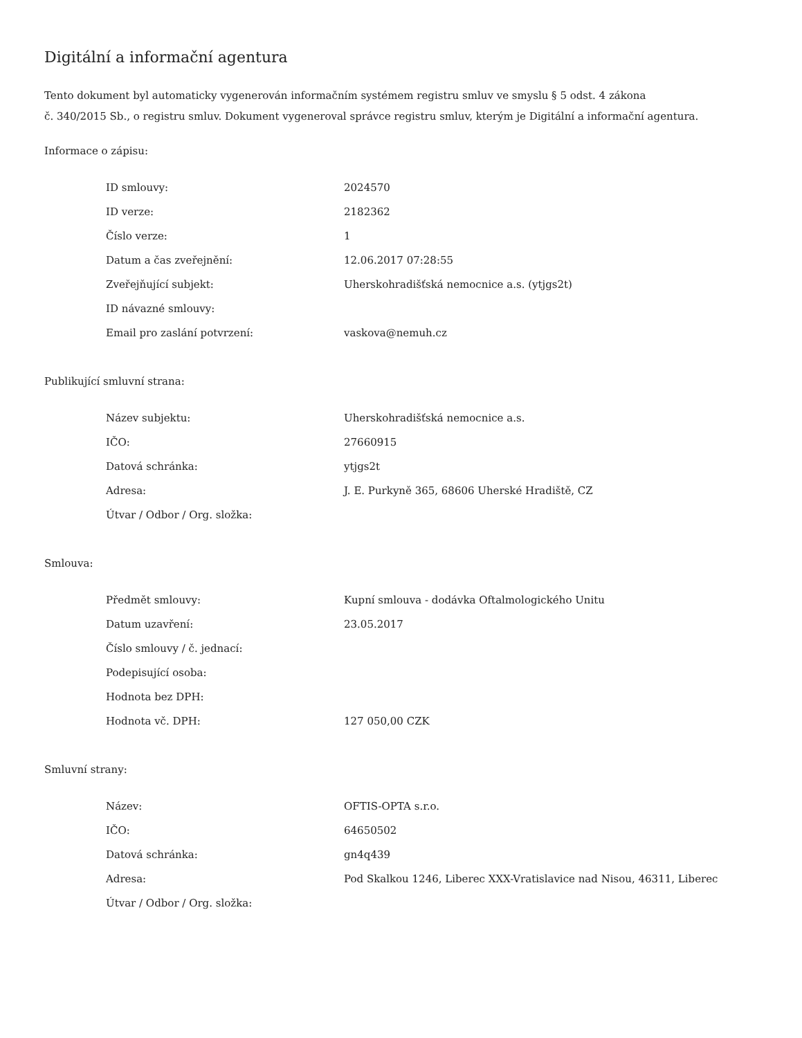Digitální a informační agentura
Tento dokument byl automaticky vygenerován informačním systémem registru smluv ve smyslu § 5 odst. 4 zákona
č. 340/2015 Sb., o registru smluv. Dokument vygeneroval správce registru smluv, kterým je Digitální a informační agentura.
Informace o zápisu:
| ID smlouvy: | 2024570 |
| ID verze: | 2182362 |
| Číslo verze: | 1 |
| Datum a čas zveřejnění: | 12.06.2017 07:28:55 |
| Zveřejňující subjekt: | Uherskohradišťská nemocnice a.s. (ytjgs2t) |
| ID návazné smlouvy: | |
| Email pro zaslání potvrzení: | vaskova@nemuh.cz |
Publikující smluvní strana:
| Název subjektu: | Uherskohradišťská nemocnice a.s. |
| IČO: | 27660915 |
| Datová schránka: | ytjgs2t |
| Adresa: | J. E. Purkyně 365, 68606 Uherské Hradiště, CZ |
| Útvar / Odbor / Org. složka: | |
Smlouva:
| Předmět smlouvy: | Kupní smlouva - dodávka Oftalmologického Unitu |
| Datum uzavření: | 23.05.2017 |
| Číslo smlouvy / č. jednací: | |
| Podepisující osoba: | |
| Hodnota bez DPH: | |
| Hodnota vč. DPH: | 127 050,00 CZK |
Smluvní strany:
| Název: | OFTIS-OPTA s.r.o. |
| IČO: | 64650502 |
| Datová schránka: | gn4q439 |
| Adresa: | Pod Skalkou 1246, Liberec XXX-Vratislavice nad Nisou, 46311, Liberec |
| Útvar / Odbor / Org. složka: | |